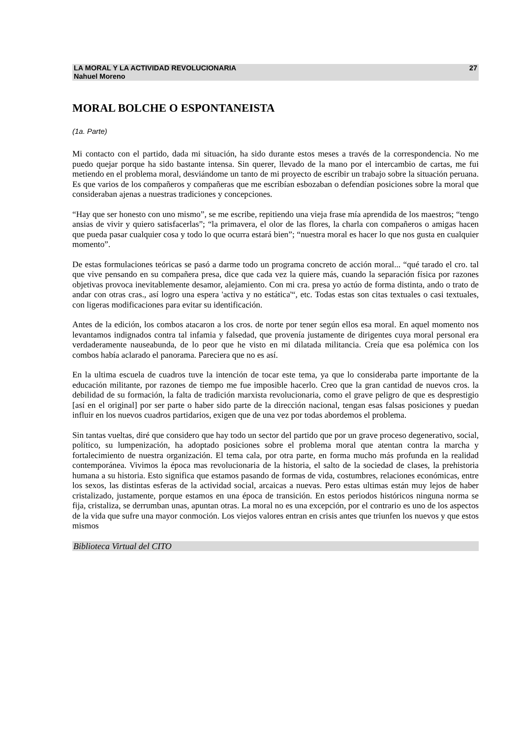LA MORAL Y LA ACTIVIDAD REVOLUCIONARIA
Nahuel Moreno 27
MORAL BOLCHE O ESPONTANEISTA
(1a. Parte)
Mi contacto con el partido, dada mi situación, ha sido durante estos meses a través de la correspondencia. No me puedo quejar porque ha sido bastante intensa. Sin querer, llevado de la mano por el intercambio de cartas, me fui metiendo en el problema moral, desviándome un tanto de mi proyecto de escribir un trabajo sobre la situación peruana. Es que varios de los compañeros y compañeras que me escribían esbozaban o defendían posiciones sobre la moral que consideraban ajenas a nuestras tradiciones y concepciones.
“Hay que ser honesto con uno mismo”, se me escribe, repitiendo una vieja frase mía aprendida de los maestros; “tengo ansias de vivir y quiero satisfacerlas”; “la primavera, el olor de las flores, la charla con compañeros o amigas hacen que pueda pasar cualquier cosa y todo lo que ocurra estará bien”; “nuestra moral es hacer lo que nos gusta en cualquier momento”.
De estas formulaciones teóricas se pasó a darme todo un programa concreto de acción moral... “qué tarado el cro. tal que vive pensando en su compañera presa, dice que cada vez la quiere más, cuando la separación física por razones objetivas provoca inevitablemente desamor, alejamiento. Con mi cra. presa yo actúo de forma distinta, ando o trato de andar con otras cras., así logro una espera 'activa y no estática'“, etc. Todas estas son citas textuales o casi textuales, con ligeras modificaciones para evitar su identificación.
Antes de la edición, los combos atacaron a los cros. de norte por tener según ellos esa moral. En aquel momento nos levantamos indignados contra tal infamia y falsedad, que provenía justamente de dirigentes cuya moral personal era verdaderamente nauseabunda, de lo peor que he visto en mi dilatada militancia. Creía que esa polémica con los combos había aclarado el panorama. Pareciera que no es así.
En la ultima escuela de cuadros tuve la intención de tocar este tema, ya que lo consideraba parte importante de la educación militante, por razones de tiempo me fue imposible hacerlo. Creo que la gran cantidad de nuevos cros. la debilidad de su formación, la falta de tradición marxista revolucionaria, como el grave peligro de que es desprestigio [así en el original] por ser parte o haber sido parte de la dirección nacional, tengan esas falsas posiciones y puedan influir en los nuevos cuadros partidarios, exigen que de una vez por todas abordemos el problema.
Sin tantas vueltas, diré que considero que hay todo un sector del partido que por un grave proceso degenerativo, social, político, su lumpenización, ha adoptado posiciones sobre el problema moral que atentan contra la marcha y fortalecimiento de nuestra organización. El tema cala, por otra parte, en forma mucho más profunda en la realidad contemporánea. Vivimos la época mas revolucionaria de la historia, el salto de la sociedad de clases, la prehistoria humana a su historia. Esto significa que estamos pasando de formas de vida, costumbres, relaciones económicas, entre los sexos, las distintas esferas de la actividad social, arcaicas a nuevas. Pero estas ultimas están muy lejos de haber cristalizado, justamente, porque estamos en una época de transición. En estos periodos históricos ninguna norma se fija, cristaliza, se derrumban unas, apuntan otras. La moral no es una excepción, por el contrario es uno de los aspectos de la vida que sufre una mayor conmoción. Los viejos valores entran en crisis antes que triunfen los nuevos y que estos mismos
Biblioteca Virtual del CITO